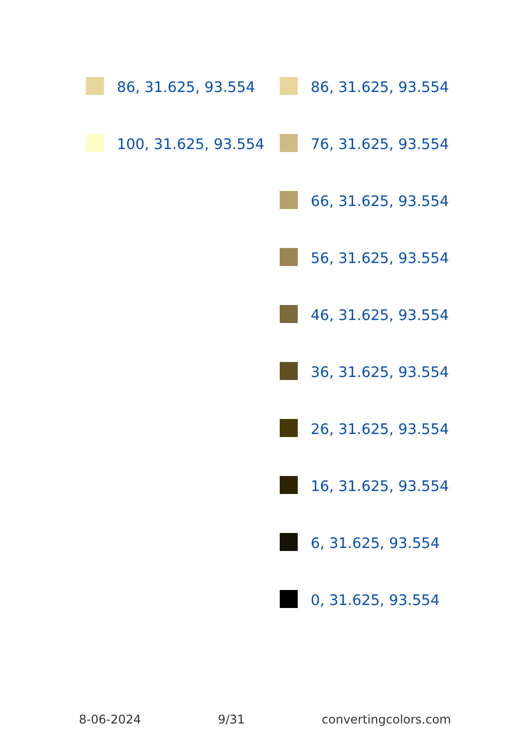86, 31.625, 93.554
100, 31.625, 93.554
86, 31.625, 93.554
76, 31.625, 93.554
66, 31.625, 93.554
56, 31.625, 93.554
46, 31.625, 93.554
36, 31.625, 93.554
26, 31.625, 93.554
16, 31.625, 93.554
6, 31.625, 93.554
0, 31.625, 93.554
8-06-2024 9/31 convertingcolors.com